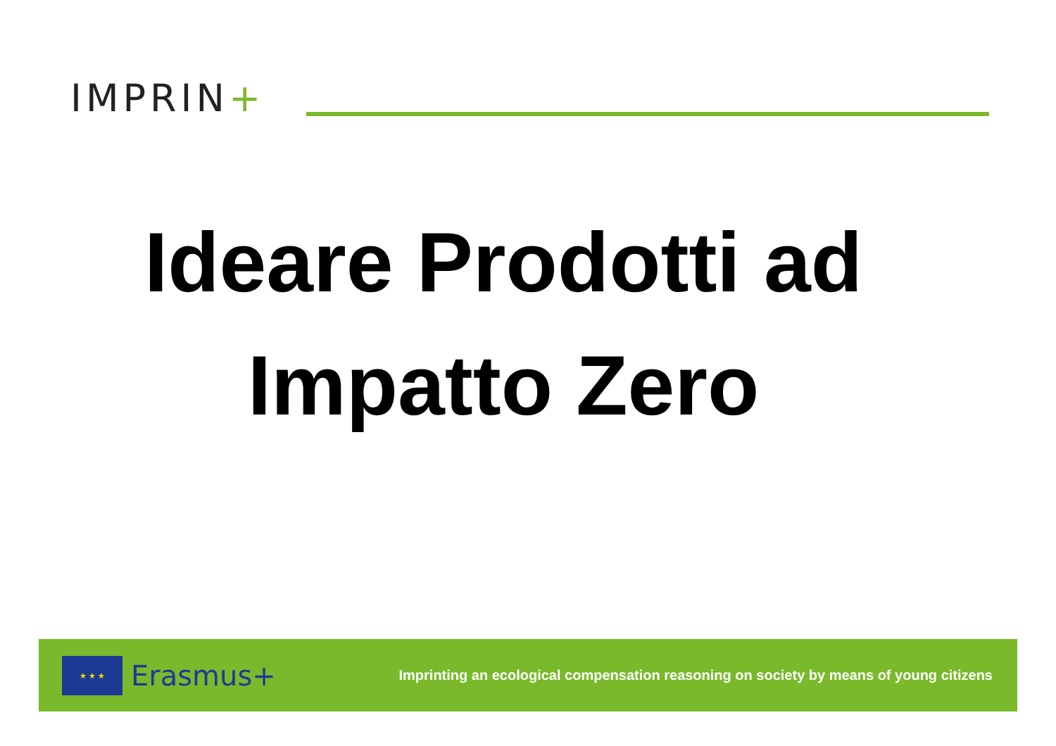IMPRIN+
Ideare Prodotti ad
Impatto Zero
★ ★ ★
Erasmus+
Imprinting an ecological compensation reasoning on society by means of young citizens